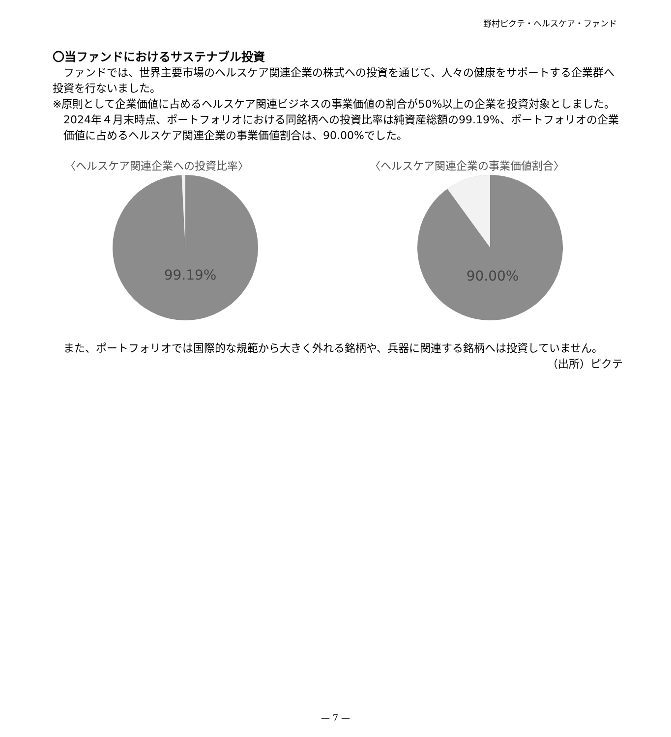野村ピクテ・ヘルスケア・ファンド
〇当ファンドにおけるサステナブル投資
ファンドでは、世界主要市場のヘルスケア関連企業の株式への投資を通じて、人々の健康をサポートする企業群へ投資を行ないました。
※原則として企業価値に占めるヘルスケア関連ビジネスの事業価値の割合が50%以上の企業を投資対象としました。2024年４月末時点、ポートフォリオにおける同銘柄への投資比率は純資産総額の99.19%、ポートフォリオの企業価値に占めるヘルスケア関連企業の事業価値割合は、90.00%でした。
〈ヘルスケア関連企業への投資比率〉
99.19%
〈ヘルスケア関連企業の事業価値割合〉
90.00%
また、ポートフォリオでは国際的な規範から大きく外れる銘柄や、兵器に関連する銘柄へは投資していません。
（出所）ピクテ
— 7 —